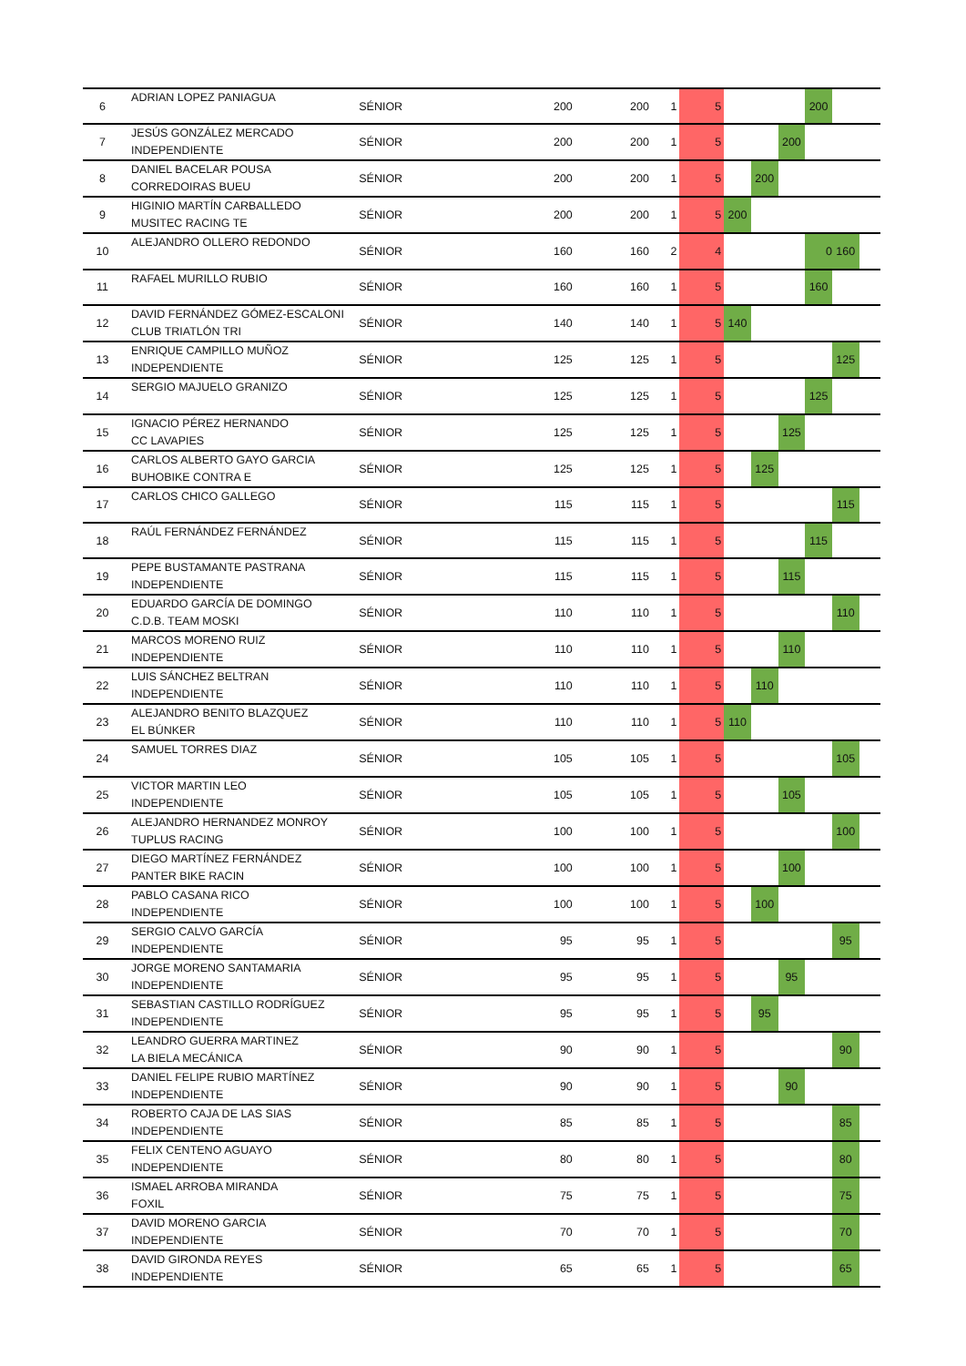| 6 | ADRIAN LOPEZ PANIAGUA | SÉNIOR | 200 | 200 | 1 | 5 | | | | 200 | | |
| 7 | JESÚS GONZÁLEZ MERCADO INDEPENDIENTE | SÉNIOR | 200 | 200 | 1 | 5 | | | 200 | | | |
| 8 | DANIEL BACELAR POUSA CORREDOIRAS BUEU | SÉNIOR | 200 | 200 | 1 | 5 | | 200 | | | | |
| 9 | HIGINIO MARTÍN CARBALLEDO MUSITEC RACING TE | SÉNIOR | 200 | 200 | 1 | 5 | 200 | | | | | |
| 10 | ALEJANDRO OLLERO REDONDO | SÉNIOR | 160 | 160 | 2 | 4 | | | | 0 | 160 | |
| 11 | RAFAEL MURILLO RUBIO | SÉNIOR | 160 | 160 | 1 | 5 | | | | 160 | | |
| 12 | DAVID FERNÁNDEZ GÓMEZ-ESCALONI CLUB TRIATLÓN TRI | SÉNIOR | 140 | 140 | 1 | 5 | 140 | | | | | |
| 13 | ENRIQUE CAMPILLO MUÑOZ INDEPENDIENTE | SÉNIOR | 125 | 125 | 1 | 5 | | | | | 125 | |
| 14 | SERGIO MAJUELO GRANIZO | SÉNIOR | 125 | 125 | 1 | 5 | | | | 125 | | |
| 15 | IGNACIO PÉREZ HERNANDO CC LAVAPIES | SÉNIOR | 125 | 125 | 1 | 5 | | | 125 | | | |
| 16 | CARLOS ALBERTO GAYO GARCIA BUHOBIKE CONTRA E | SÉNIOR | 125 | 125 | 1 | 5 | | 125 | | | | |
| 17 | CARLOS CHICO GALLEGO | SÉNIOR | 115 | 115 | 1 | 5 | | | | | 115 | |
| 18 | RAÚL FERNÁNDEZ FERNÁNDEZ | SÉNIOR | 115 | 115 | 1 | 5 | | | | 115 | | |
| 19 | PEPE BUSTAMANTE PASTRANA INDEPENDIENTE | SÉNIOR | 115 | 115 | 1 | 5 | | | 115 | | | |
| 20 | EDUARDO GARCÍA DE DOMINGO C.D.B. TEAM MOSKI | SÉNIOR | 110 | 110 | 1 | 5 | | | | | 110 | |
| 21 | MARCOS MORENO RUIZ INDEPENDIENTE | SÉNIOR | 110 | 110 | 1 | 5 | | | 110 | | | |
| 22 | LUIS SÁNCHEZ BELTRAN INDEPENDIENTE | SÉNIOR | 110 | 110 | 1 | 5 | | 110 | | | | |
| 23 | ALEJANDRO BENITO BLAZQUEZ EL BÚNKER | SÉNIOR | 110 | 110 | 1 | 5 | 110 | | | | | |
| 24 | SAMUEL TORRES DIAZ | SÉNIOR | 105 | 105 | 1 | 5 | | | | | 105 | |
| 25 | VICTOR MARTIN LEO INDEPENDIENTE | SÉNIOR | 105 | 105 | 1 | 5 | | | 105 | | | |
| 26 | ALEJANDRO HERNANDEZ MONROY TUPLUS RACING | SÉNIOR | 100 | 100 | 1 | 5 | | | | | 100 | |
| 27 | DIEGO MARTÍNEZ FERNÁNDEZ PANTER BIKE RACIN | SÉNIOR | 100 | 100 | 1 | 5 | | | 100 | | | |
| 28 | PABLO CASANA RICO INDEPENDIENTE | SÉNIOR | 100 | 100 | 1 | 5 | | 100 | | | | |
| 29 | SERGIO CALVO GARCÍA INDEPENDIENTE | SÉNIOR | 95 | 95 | 1 | 5 | | | | | 95 | |
| 30 | JORGE MORENO SANTAMARIA INDEPENDIENTE | SÉNIOR | 95 | 95 | 1 | 5 | | | 95 | | | |
| 31 | SEBASTIAN CASTILLO RODRÍGUEZ INDEPENDIENTE | SÉNIOR | 95 | 95 | 1 | 5 | | 95 | | | | |
| 32 | LEANDRO GUERRA MARTINEZ LA BIELA MECÁNICA | SÉNIOR | 90 | 90 | 1 | 5 | | | | | 90 | |
| 33 | DANIEL FELIPE RUBIO MARTÍNEZ INDEPENDIENTE | SÉNIOR | 90 | 90 | 1 | 5 | | | 90 | | | |
| 34 | ROBERTO CAJA DE LAS SIAS INDEPENDIENTE | SÉNIOR | 85 | 85 | 1 | 5 | | | | | 85 | |
| 35 | FELIX CENTENO AGUAYO INDEPENDIENTE | SÉNIOR | 80 | 80 | 1 | 5 | | | | | 80 | |
| 36 | ISMAEL ARROBA MIRANDA FOXIL | SÉNIOR | 75 | 75 | 1 | 5 | | | | | 75 | |
| 37 | DAVID MORENO GARCIA INDEPENDIENTE | SÉNIOR | 70 | 70 | 1 | 5 | | | | | 70 | |
| 38 | DAVID GIRONDA REYES INDEPENDIENTE | SÉNIOR | 65 | 65 | 1 | 5 | | | | | 65 | |